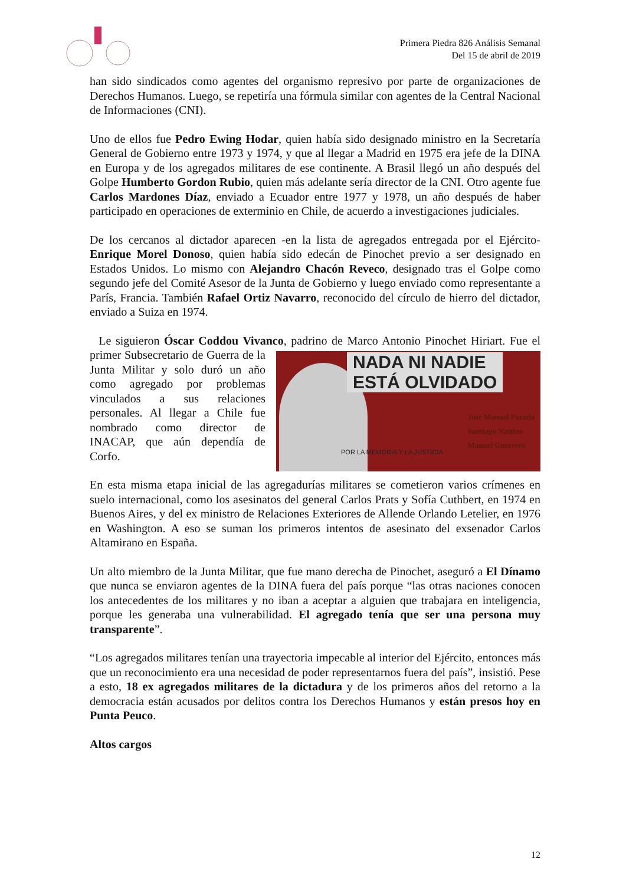Primera Piedra 826 Análisis Semanal
Del 15 de abril de 2019
han sido sindicados como agentes del organismo represivo por parte de organizaciones de Derechos Humanos. Luego, se repetiría una fórmula similar con agentes de la Central Nacional de Informaciones (CNI).
Uno de ellos fue Pedro Ewing Hodar, quien había sido designado ministro en la Secretaría General de Gobierno entre 1973 y 1974, y que al llegar a Madrid en 1975 era jefe de la DINA en Europa y de los agregados militares de ese continente. A Brasil llegó un año después del Golpe Humberto Gordon Rubio, quien más adelante sería director de la CNI. Otro agente fue Carlos Mardones Díaz, enviado a Ecuador entre 1977 y 1978, un año después de haber participado en operaciones de exterminio en Chile, de acuerdo a investigaciones judiciales.
De los cercanos al dictador aparecen -en la lista de agregados entregada por el Ejército- Enrique Morel Donoso, quien había sido edecán de Pinochet previo a ser designado en Estados Unidos. Lo mismo con Alejandro Chacón Reveco, designado tras el Golpe como segundo jefe del Comité Asesor de la Junta de Gobierno y luego enviado como representante a París, Francia. También Rafael Ortiz Navarro, reconocido del círculo de hierro del dictador, enviado a Suiza en 1974.
Le siguieron Óscar Coddou Vivanco, padrino de Marco Antonio Pinochet NADA NI NADIE
ESTÁ OLVIDADO
José Manuel Parada
Santiago Nattino
Manuel Guerrero
POR LA MEMORIA Y LA JUSTICIA Hiriart. Fue el primer Subsecretario de Guerra de la Junta Militar y solo duró un año como agregado por problemas vinculados a sus relaciones personales. Al llegar a Chile fue nombrado como director de INACAP, que aún dependía de Corfo.
En esta misma etapa inicial de las agregadurías militares se cometieron varios crímenes en suelo internacional, como los asesinatos del general Carlos Prats y Sofía Cuthbert, en 1974 en Buenos Aires, y del ex ministro de Relaciones Exteriores de Allende Orlando Letelier, en 1976 en Washington. A eso se suman los primeros intentos de asesinato del exsenador Carlos Altamirano en España.
Un alto miembro de la Junta Militar, que fue mano derecha de Pinochet, aseguró a El Dínamo que nunca se enviaron agentes de la DINA fuera del país porque “las otras naciones conocen los antecedentes de los militares y no iban a aceptar a alguien que trabajara en inteligencia, porque les generaba una vulnerabilidad. El agregado tenía que ser una persona muy transparente”.
“Los agregados militares tenían una trayectoria impecable al interior del Ejército, entonces más que un reconocimiento era una necesidad de poder representarnos fuera del país”, insistió. Pese a esto, 18 ex agregados militares de la dictadura y de los primeros años del retorno a la democracia están acusados por delitos contra los Derechos Humanos y están presos hoy en Punta Peuco.
Altos cargos
12